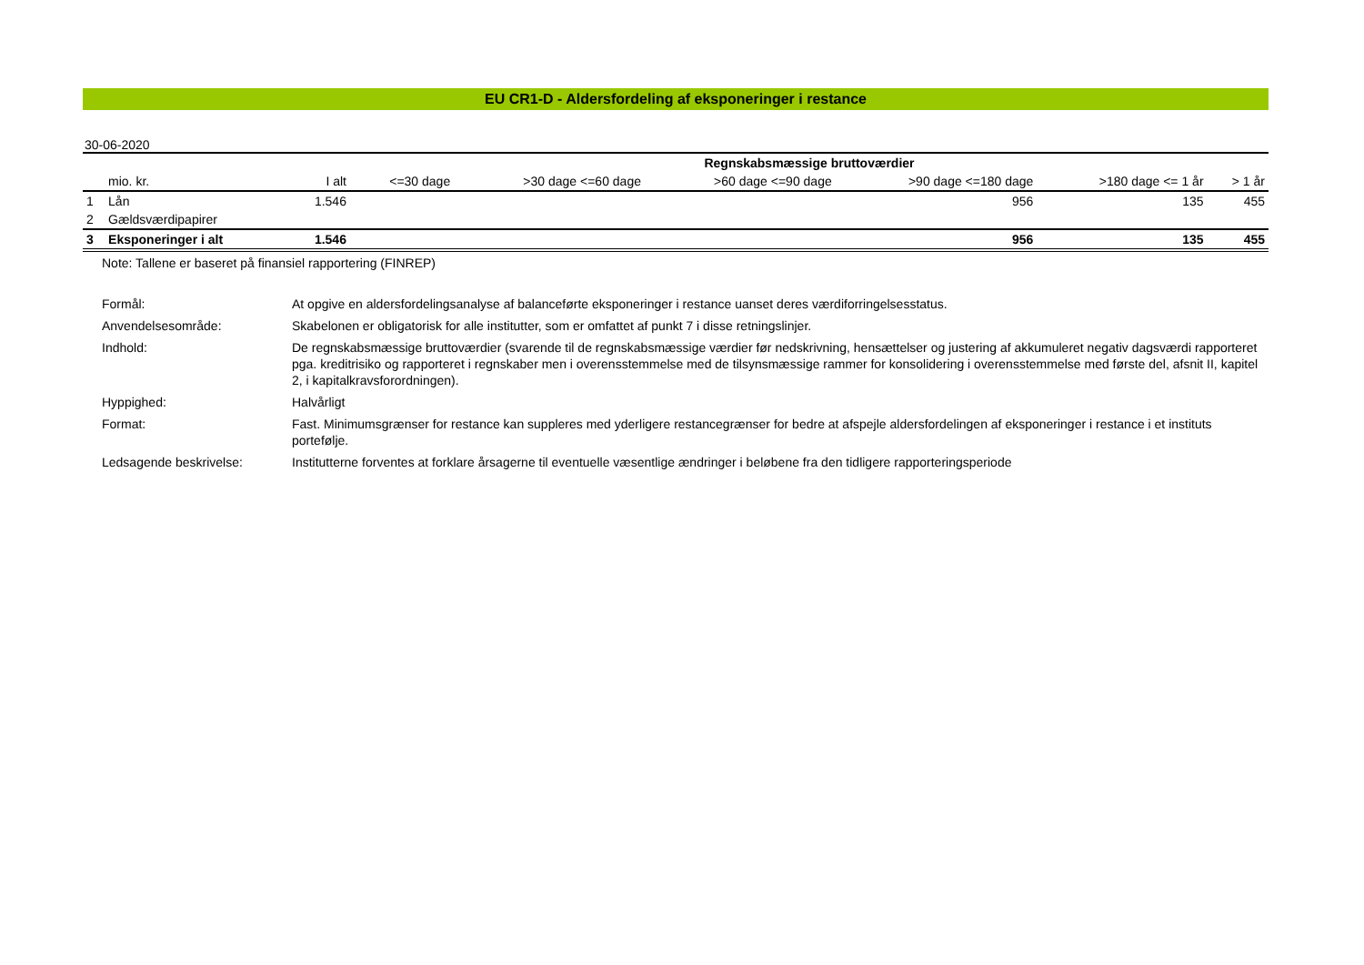EU CR1-D - Aldersfordeling af eksponeringer i restance
30-06-2020
| | | | Regnskabsmæssige bruttoværdier | | | | | |
| --- | --- | --- | --- | --- | --- | --- | --- | --- |
| | mio. kr. | I alt | <=30 dage | >30 dage <=60 dage | >60 dage <=90 dage | >90 dage <=180 dage | >180 dage <= 1 år | > 1 år |
| 1 | Lån | 1.546 | | | | 956 | 135 | 455 |
| 2 | Gældsværdipapirer | | | | | | | |
| 3 | Eksponeringer i alt | 1.546 | | | | 956 | 135 | 455 |
Note: Tallene er baseret på finansiel rapportering (FINREP)
Formål:
At opgive en aldersfordelingsanalyse af balanceførte eksponeringer i restance uanset deres værdiforringelsesstatus.
Anvendelsesområde:
Skabelonen er obligatorisk for alle institutter, som er omfattet af punkt 7 i disse retningslinjer.
Indhold:
De regnskabsmæssige bruttoværdier (svarende til de regnskabsmæssige værdier før nedskrivning, hensættelser og justering af akkumuleret negativ dagsværdi rapporteret pga. kreditrisiko og rapporteret i regnskaber men i overensstemmelse med de tilsynsmæssige rammer for konsolidering i overensstemmelse med første del, afsnit II, kapitel 2, i kapitalkravsforordningen).
Hyppighed:
Halvårligt
Format:
Fast. Minimumsgrænser for restance kan suppleres med yderligere restancegrænser for bedre at afspejle aldersfordelingen af eksponeringer i restance i et instituts portefølje.
Ledsagende beskrivelse:
Institutterne forventes at forklare årsagerne til eventuelle væsentlige ændringer i beløbene fra den tidligere rapporteringsperiode